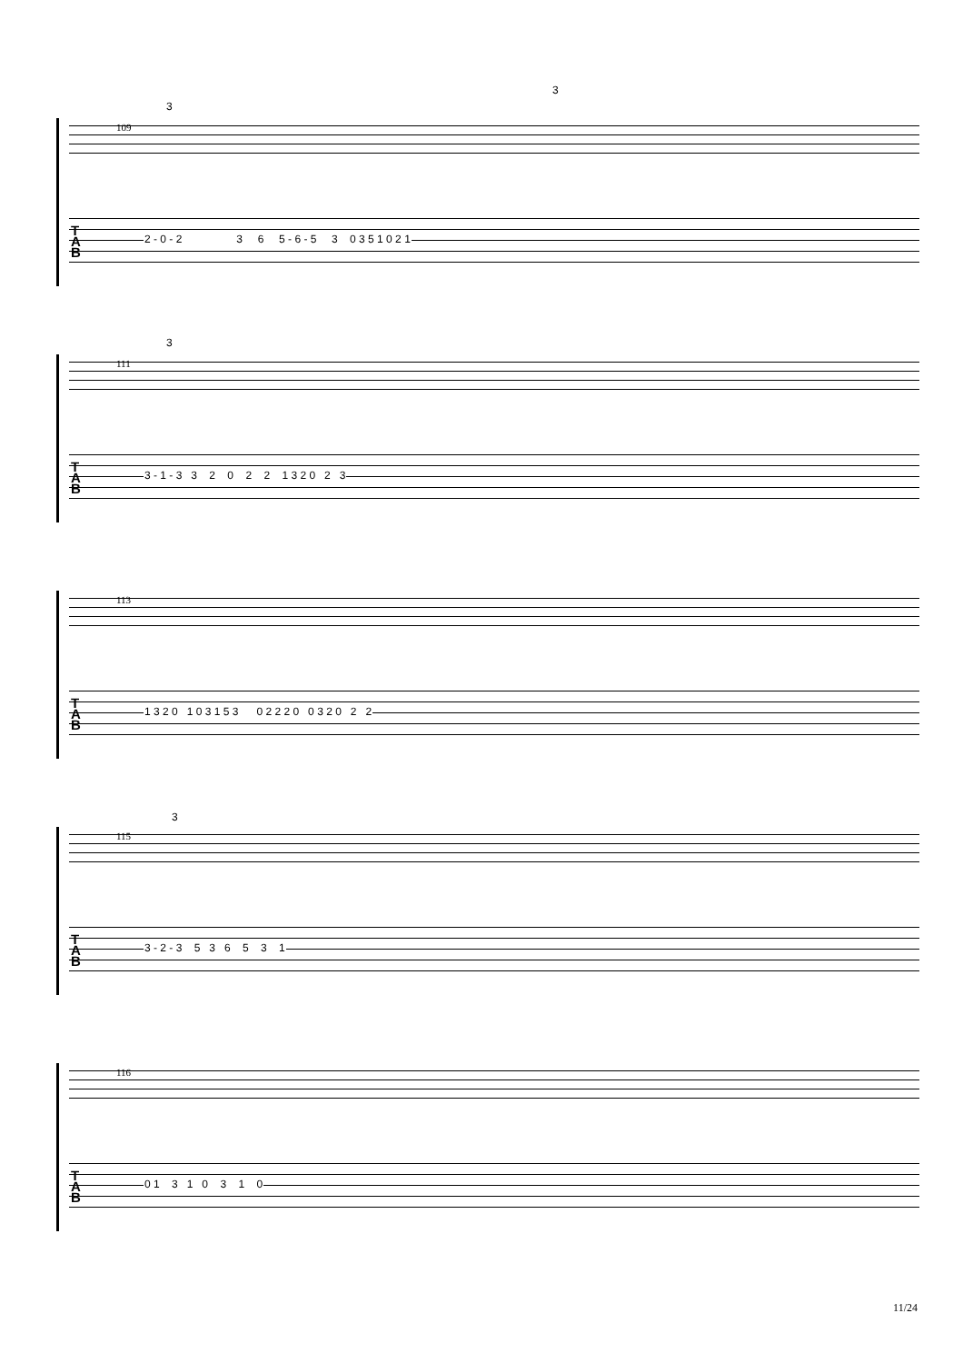109
3
3
T
A
B
2 - 0 - 2 3 6 5 - 6 - 5 3 0 3 5 1 0 2 1
111
3
T
A
B
3 - 1 - 3 3 2 0 2 2 1 3 2 0 2 3
113
T
A
B
1 3 2 0 1 0 3 1 5 3 0 2 2 2 0 0 3 2 0 2 2
115
3
T
A
B
3 - 2 - 3 5 3 6 5 3 1
116
T
A
B
0 1 3 1 0 3 1 0
11/24